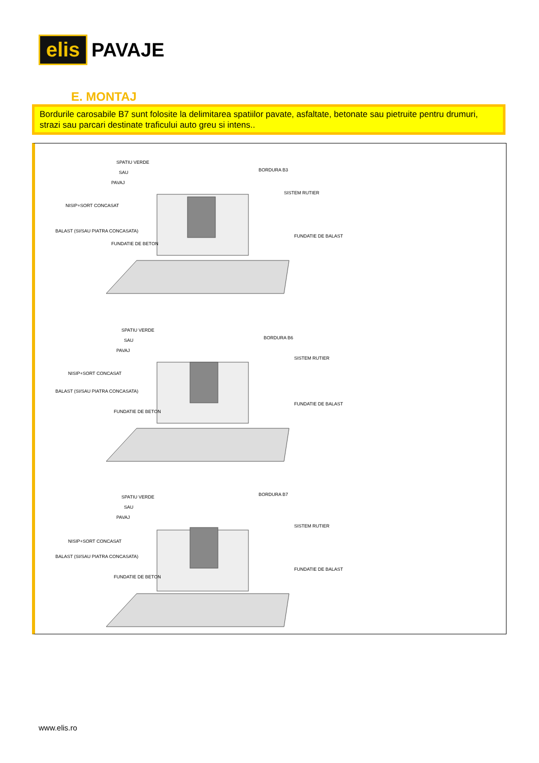elis
PAVAJE
E. MONTAJ
Bordurile carosabile B7 sunt folosite la delimitarea spatiilor pavate, asfaltate, betonate sau pietruite pentru drumuri, strazi sau parcari destinate traficului auto greu si intens..
SPATIU VERDE
SAU
PAVAJ
BORDURA B3
SISTEM RUTIER
NISIP+SORT CONCASAT
BALAST (SI/SAU PIATRA CONCASATA)
FUNDATIE DE BETON
FUNDATIE DE BALAST
SPATIU VERDE
SAU
PAVAJ
BORDURA B6
SISTEM RUTIER
NISIP+SORT CONCASAT
BALAST (SI/SAU PIATRA CONCASATA)
FUNDATIE DE BETON
FUNDATIE DE BALAST
SPATIU VERDE
SAU
PAVAJ
BORDURA B7
SISTEM RUTIER
NISIP+SORT CONCASAT
BALAST (SI/SAU PIATRA CONCASATA)
FUNDATIE DE BETON
FUNDATIE DE BALAST
www.elis.ro